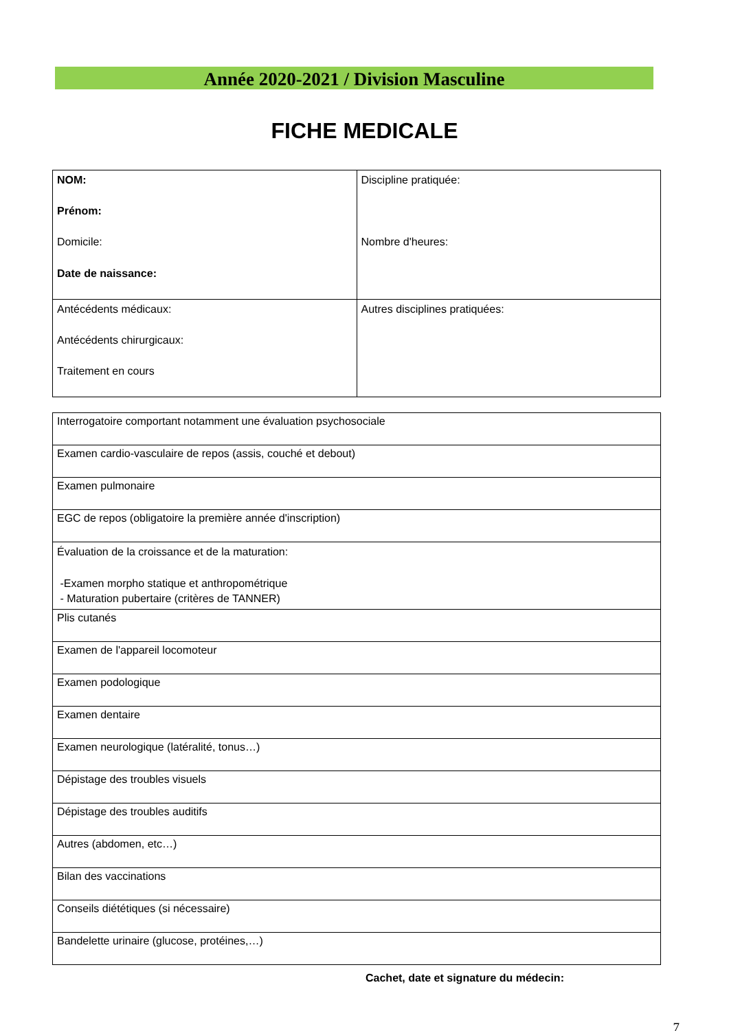Année 2020-2021 / Division Masculine
FICHE MEDICALE
| NOM: Prénom: Domicile: Date de naissance: | Discipline pratiquée: Nombre d'heures: |
| Antécédents médicaux: Antécédents chirurgicaux: Traitement en cours | Autres disciplines pratiquées: |
| Interrogatoire comportant notamment une évaluation psychosociale |
| Examen cardio-vasculaire de repos (assis, couché et debout) |
| Examen pulmonaire |
| EGC de repos (obligatoire la première année d'inscription) |
| Évaluation de la croissance et de la maturation: -Examen morpho statique et anthropométrique - Maturation pubertaire (critères de TANNER) |
| Plis cutanés |
| Examen de l'appareil locomoteur |
| Examen podologique |
| Examen dentaire |
| Examen neurologique (latéralité, tonus…) |
| Dépistage des troubles visuels |
| Dépistage des troubles auditifs |
| Autres (abdomen, etc…) |
| Bilan des vaccinations |
| Conseils diététiques (si nécessaire) |
| Bandelette urinaire (glucose, protéines,…) |
Cachet, date et signature du médecin:
7